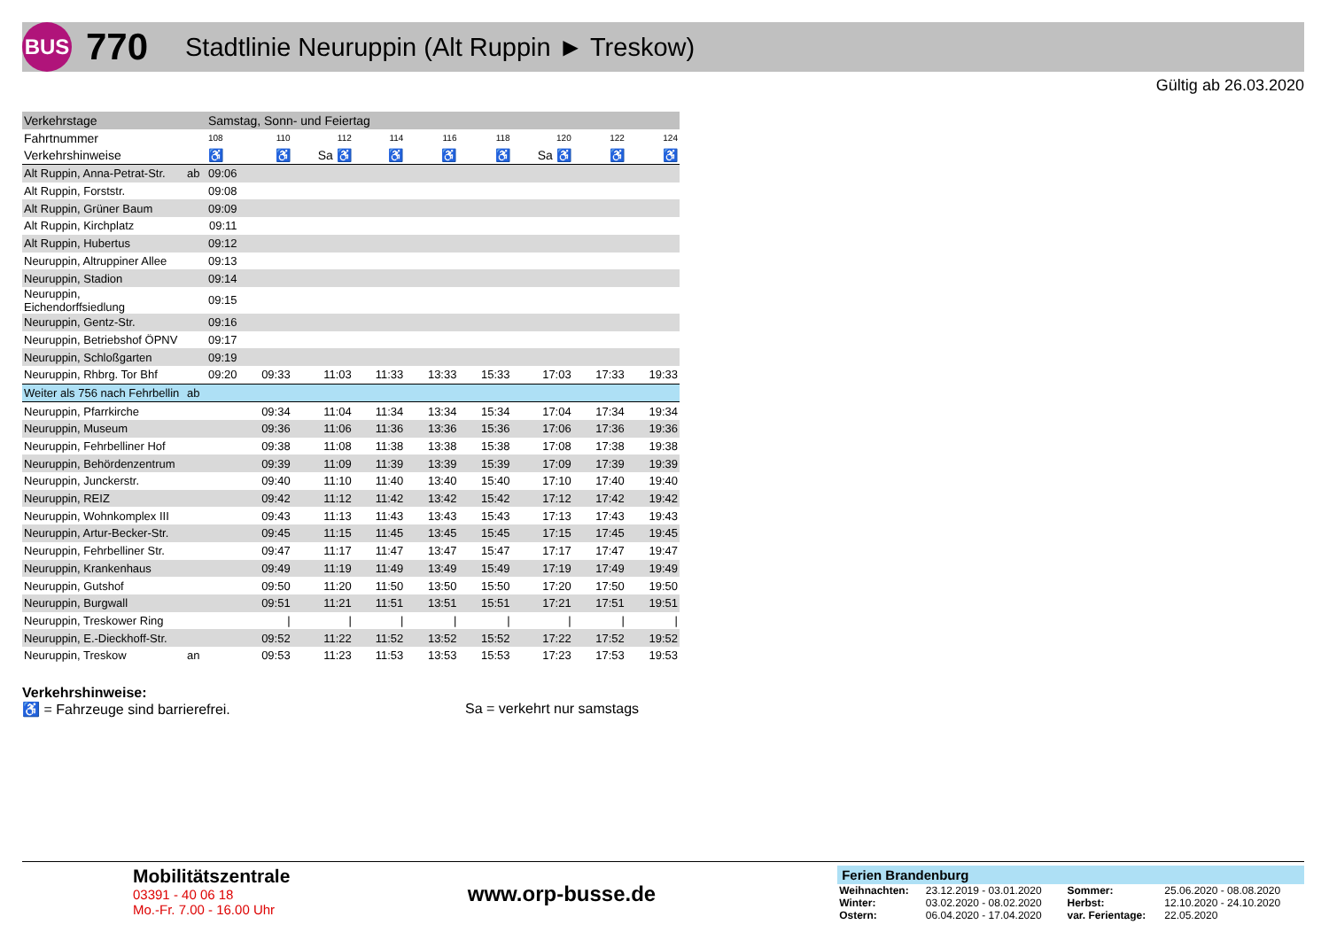BUS
770
Stadtlinie Neuruppin (Alt Ruppin ► Treskow)
Gültig ab 26.03.2020
| Verkehrstage | | Samstag, Sonn- und Feiertag | | | | | | | | |
| Fahrtnummer | | 108 | 110 | 112 | 114 | 116 | 118 | 120 | 122 | 124 |
| Verkehrshinweise | | ♿ | ♿ | Sa ♿ | ♿ | ♿ | ♿ | Sa ♿ | ♿ | ♿ |
| Alt Ruppin, Anna-Petrat-Str. | ab | 09:06 | | | | | | | | |
| Alt Ruppin, Forststr. | | 09:08 | | | | | | | | |
| Alt Ruppin, Grüner Baum | | 09:09 | | | | | | | | |
| Alt Ruppin, Kirchplatz | | 09:11 | | | | | | | | |
| Alt Ruppin, Hubertus | | 09:12 | | | | | | | | |
| Neuruppin, Altruppiner Allee | | 09:13 | | | | | | | | |
| Neuruppin, Stadion | | 09:14 | | | | | | | | |
| Neuruppin, Eichendorffsiedlung | | 09:15 | | | | | | | | |
| Neuruppin, Gentz-Str. | | 09:16 | | | | | | | | |
| Neuruppin, Betriebshof ÖPNV | | 09:17 | | | | | | | | |
| Neuruppin, Schloßgarten | | 09:19 | | | | | | | | |
| Neuruppin, Rhbrg. Tor Bhf | | 09:20 | 09:33 | 11:03 | 11:33 | 13:33 | 15:33 | 17:03 | 17:33 | 19:33 |
| Weiter als 756 nach Fehrbellin | ab | | | | | | | | | |
| Neuruppin, Pfarrkirche | | | 09:34 | 11:04 | 11:34 | 13:34 | 15:34 | 17:04 | 17:34 | 19:34 |
| Neuruppin, Museum | | | 09:36 | 11:06 | 11:36 | 13:36 | 15:36 | 17:06 | 17:36 | 19:36 |
| Neuruppin, Fehrbelliner Hof | | | 09:38 | 11:08 | 11:38 | 13:38 | 15:38 | 17:08 | 17:38 | 19:38 |
| Neuruppin, Behördenzentrum | | | 09:39 | 11:09 | 11:39 | 13:39 | 15:39 | 17:09 | 17:39 | 19:39 |
| Neuruppin, Junckerstr. | | | 09:40 | 11:10 | 11:40 | 13:40 | 15:40 | 17:10 | 17:40 | 19:40 |
| Neuruppin, REIZ | | | 09:42 | 11:12 | 11:42 | 13:42 | 15:42 | 17:12 | 17:42 | 19:42 |
| Neuruppin, Wohnkomplex III | | | 09:43 | 11:13 | 11:43 | 13:43 | 15:43 | 17:13 | 17:43 | 19:43 |
| Neuruppin, Artur-Becker-Str. | | | 09:45 | 11:15 | 11:45 | 13:45 | 15:45 | 17:15 | 17:45 | 19:45 |
| Neuruppin, Fehrbelliner Str. | | | 09:47 | 11:17 | 11:47 | 13:47 | 15:47 | 17:17 | 17:47 | 19:47 |
| Neuruppin, Krankenhaus | | | 09:49 | 11:19 | 11:49 | 13:49 | 15:49 | 17:19 | 17:49 | 19:49 |
| Neuruppin, Gutshof | | | 09:50 | 11:20 | 11:50 | 13:50 | 15:50 | 17:20 | 17:50 | 19:50 |
| Neuruppin, Burgwall | | | 09:51 | 11:21 | 11:51 | 13:51 | 15:51 | 17:21 | 17:51 | 19:51 |
| Neuruppin, Treskower Ring | | | / | / | / | / | / | / | / | / |
| Neuruppin, E.-Dieckhoff-Str. | | | 09:52 | 11:22 | 11:52 | 13:52 | 15:52 | 17:22 | 17:52 | 19:52 |
| Neuruppin, Treskow | an | | 09:53 | 11:23 | 11:53 | 13:53 | 15:53 | 17:23 | 17:53 | 19:53 |
Verkehrshinweise:
♿ = Fahrzeuge sind barrierefrei. Sa = verkehrt nur samstags
Mobilitätszentrale
03391 - 40 06 18
Mo.-Fr. 7.00 - 16.00 Uhr
www.orp-busse.de
Ferien Brandenburg
| Weihnachten: | 23.12.2019 - 03.01.2020 | Sommer: | 25.06.2020 - 08.08.2020 |
| Winter: | 03.02.2020 - 08.02.2020 | Herbst: | 12.10.2020 - 24.10.2020 |
| Ostern: | 06.04.2020 - 17.04.2020 | var. Ferientage: | 22.05.2020 |